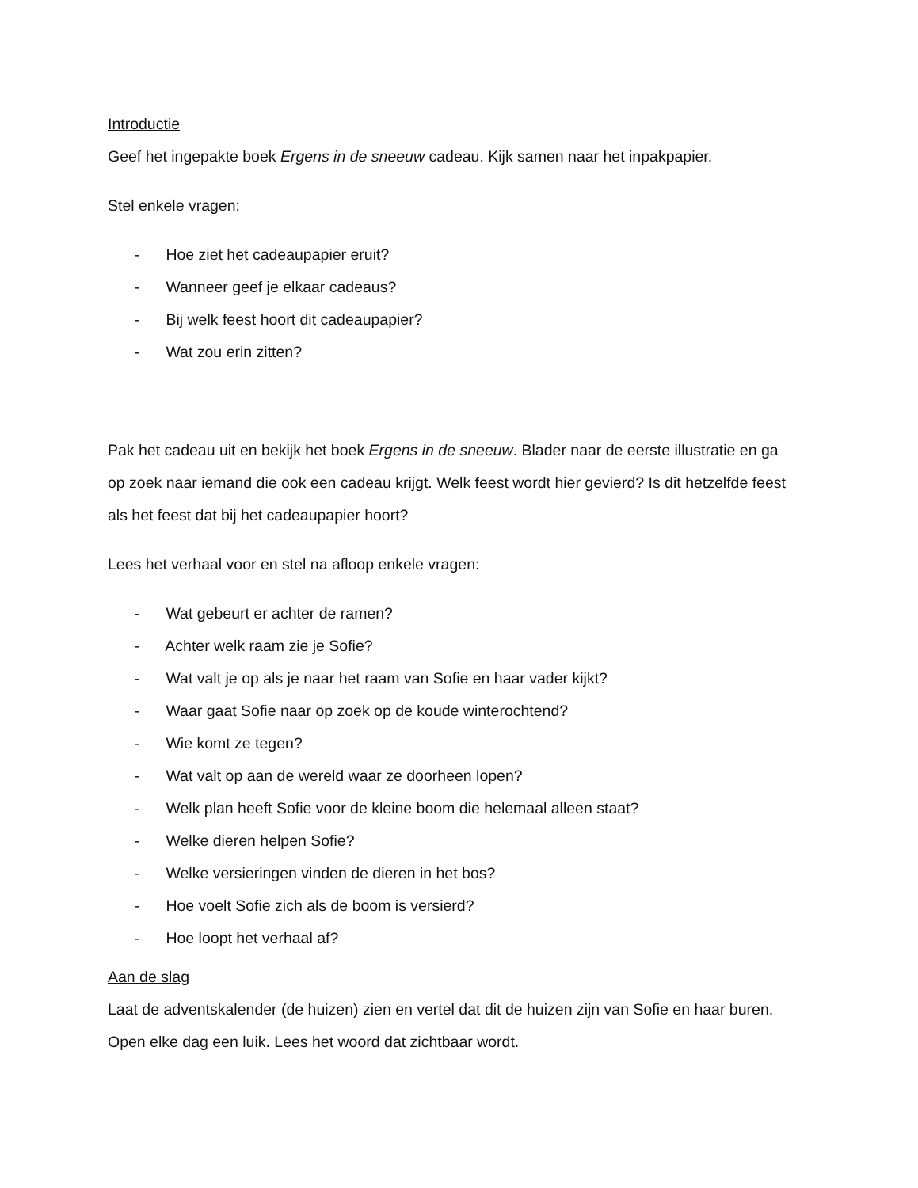Introductie
Geef het ingepakte boek Ergens in de sneeuw cadeau. Kijk samen naar het inpakpapier.
Stel enkele vragen:
- Hoe ziet het cadeaupapier eruit?
- Wanneer geef je elkaar cadeaus?
- Bij welk feest hoort dit cadeaupapier?
- Wat zou erin zitten?
Pak het cadeau uit en bekijk het boek Ergens in de sneeuw. Blader naar de eerste illustratie en ga op zoek naar iemand die ook een cadeau krijgt. Welk feest wordt hier gevierd? Is dit hetzelfde feest als het feest dat bij het cadeaupapier hoort?
Lees het verhaal voor en stel na afloop enkele vragen:
- Wat gebeurt er achter de ramen?
- Achter welk raam zie je Sofie?
- Wat valt je op als je naar het raam van Sofie en haar vader kijkt?
- Waar gaat Sofie naar op zoek op de koude winterochtend?
- Wie komt ze tegen?
- Wat valt op aan de wereld waar ze doorheen lopen?
- Welk plan heeft Sofie voor de kleine boom die helemaal alleen staat?
- Welke dieren helpen Sofie?
- Welke versieringen vinden de dieren in het bos?
- Hoe voelt Sofie zich als de boom is versierd?
- Hoe loopt het verhaal af?
Aan de slag
Laat de adventskalender (de huizen) zien en vertel dat dit de huizen zijn van Sofie en haar buren. Open elke dag een luik. Lees het woord dat zichtbaar wordt.